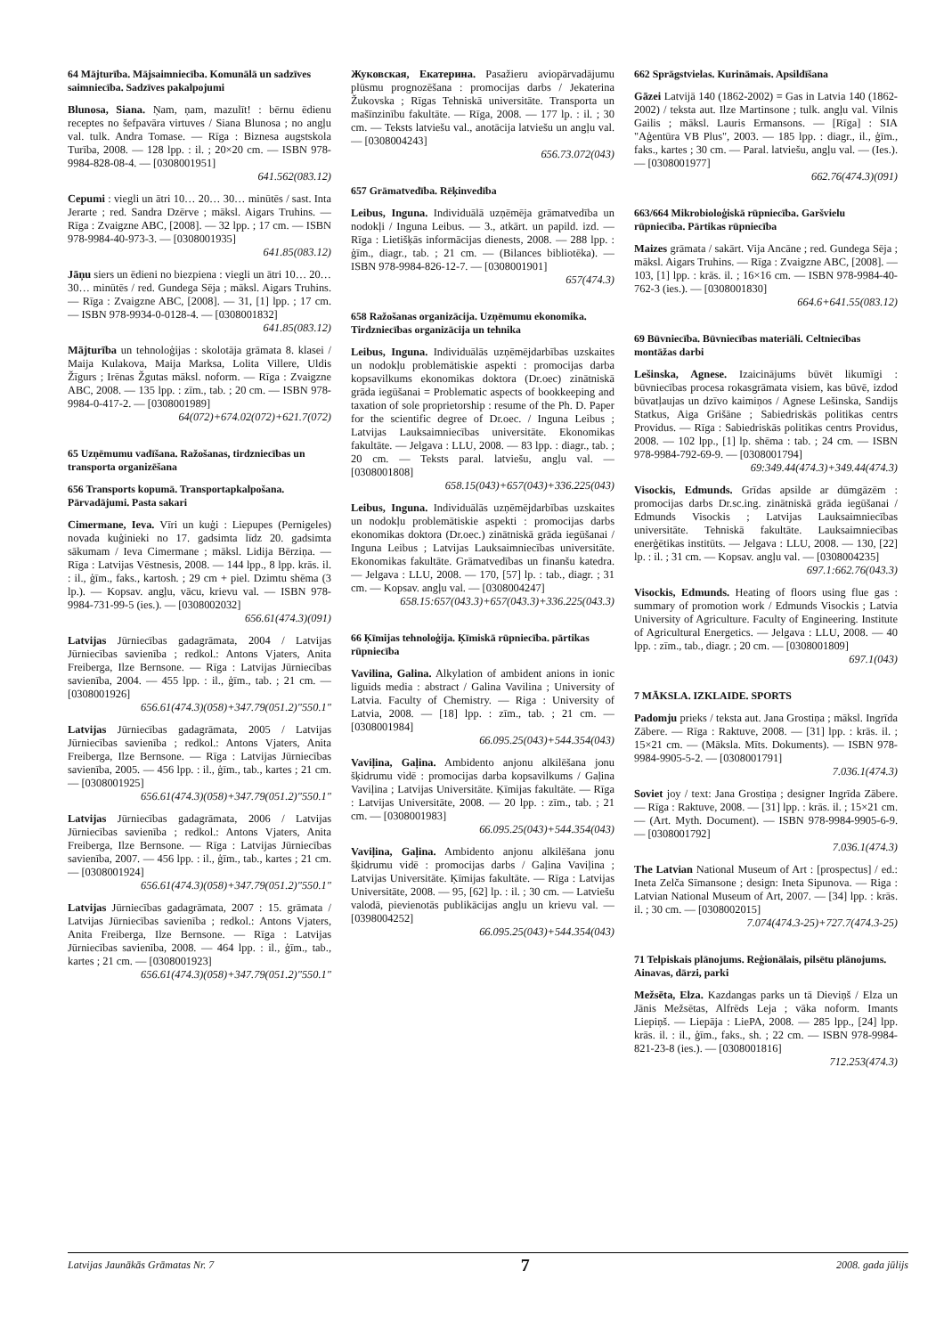64 Mājturība. Mājsaimniecība. Komunālā un sadzīves saimniecība. Sadzīves pakalpojumi
Blunosa, Siana. Ņam, ņam, mazulīt! : bērnu ēdienu receptes no šefpavāra virtuves / Siana Blunosa ; no angļu val. tulk. Andra Tomase. — Rīga : Biznesa augstskola Turība, 2008. — 128 lpp. : il. ; 20×20 cm. — ISBN 978-9984-828-08-4. — [0308001951]
641.562(083.12)
Cepumi : viegli un ātri 10… 20… 30… minūtēs / sast. Inta Jerarte ; red. Sandra Dzērve ; māksl. Aigars Truhins. — Rīga : Zvaigzne ABC, [2008]. — 32 lpp. ; 17 cm. — ISBN 978-9984-40-973-3. — [0308001935]
641.85(083.12)
Jāņu siers un ēdieni no biezpiena : viegli un ātri 10… 20… 30… minūtēs / red. Gundega Sēja ; māksl. Aigars Truhins. — Rīga : Zvaigzne ABC, [2008]. — 31, [1] lpp. ; 17 cm. — ISBN 978-9934-0-0128-4. — [0308001832]
641.85(083.12)
Mājturība un tehnoloģijas : skolotāja grāmata 8. klasei / Maija Kulakova, Maija Marksa, Lolita Villere, Uldis Žīgurs ; Irēnas Žgutas māksl. noform. — Rīga : Zvaigzne ABC, 2008. — 135 lpp. : zīm., tab. ; 20 cm. — ISBN 978-9984-0-417-2. — [0308001989]
64(072)+674.02(072)+621.7(072)
65 Uzņēmumu vadīšana. Ražošanas, tirdzniecības un transporta organizēšana
656 Transports kopumā. Transportapkalpošana. Pārvadājumi. Pasta sakari
Cimermane, Ieva. Vīri un kuģi : Liepupes (Pernigeles) novada kuģinieki no 17. gadsimta līdz 20. gadsimta sākumam / Ieva Cimermane ; māksl. Lidija Bērziņa. — Rīga : Latvijas Vēstnesis, 2008. — 144 lpp., 8 lpp. krās. il. : il., ģīm., faks., kartosh. ; 29 cm + piel. Dzimtu shēma (3 lp.). — Kopsav. angļu, vācu, krievu val. — ISBN 978-9984-731-99-5 (ies.). — [0308002032]
656.61(474.3)(091)
Latvijas Jūrniecības gadagrāmata, 2004 / Latvijas Jūrniecības savienība ; redkol.: Antons Vjaters, Anita Freiberga, Ilze Bernsone. — Rīga : Latvijas Jūrniecības savienība, 2004. — 455 lpp. : il., ģīm., tab. ; 21 cm. — [0308001926]
656.61(474.3)(058)+347.79(051.2)"550.1"
Latvijas Jūrniecības gadagrāmata, 2005 / Latvijas Jūrniecības savienība ; redkol.: Antons Vjaters, Anita Freiberga, Ilze Bernsone. — Rīga : Latvijas Jūrniecības savienība, 2005. — 456 lpp. : il., ģīm., tab., kartes ; 21 cm. — [0308001925]
656.61(474.3)(058)+347.79(051.2)"550.1"
Latvijas Jūrniecības gadagrāmata, 2006 / Latvijas Jūrniecības savienība ; redkol.: Antons Vjaters, Anita Freiberga, Ilze Bernsone. — Rīga : Latvijas Jūrniecības savienība, 2007. — 456 lpp. : il., ģīm., tab., kartes ; 21 cm. — [0308001924]
656.61(474.3)(058)+347.79(051.2)"550.1"
Latvijas Jūrniecības gadagrāmata, 2007 : 15. grāmata / Latvijas Jūrniecības savienība ; redkol.: Antons Vjaters, Anita Freiberga, Ilze Bernsone. — Rīga : Latvijas Jūrniecības savienība, 2008. — 464 lpp. : il., ģīm., tab., kartes ; 21 cm. — [0308001923]
656.61(474.3)(058)+347.79(051.2)"550.1"
Жуковская, Екатерина. Pasažieru aviopārvadājumu plūsmu prognozēšana : promocijas darbs / Jekaterina Žukovska ; Rīgas Tehniskā universitāte. Transporta un mašīnzinību fakultāte. — Rīga, 2008. — 177 lp. : il. ; 30 cm. — Teksts latviešu val., anotācija latviešu un angļu val. — [0308004243]
656.73.072(043)
657 Grāmatvedība. Rēķinvedība
Leibus, Inguna. Individuālā uzņēmēja grāmatvedība un nodokļi / Inguna Leibus. — 3., atkārt. un papild. izd. — Rīga : Lietišķās informācijas dienests, 2008. — 288 lpp. : ģīm., diagr., tab. ; 21 cm. — (Bilances bibliotēka). — ISBN 978-9984-826-12-7. — [0308001901]
657(474.3)
658 Ražošanas organizācija. Uzņēmumu ekonomika. Tirdzniecības organizācija un tehnika
Leibus, Inguna. Individuālās uzņēmējdarbības uzskaites un nodokļu problemātiskie aspekti : promocijas darba kopsavilkums ekonomikas doktora (Dr.oec) zinātniskā grāda iegūšanai = Problematic aspects of bookkeeping and taxation of sole proprietorship : resume of the Ph. D. Paper for the scientific degree of Dr.oec. / Inguna Leibus ; Latvijas Lauksaimniecības universitāte. Ekonomikas fakultāte. — Jelgava : LLU, 2008. — 83 lpp. : diagr., tab. ; 20 cm. — Teksts paral. latviešu, angļu val. — [0308001808]
658.15(043)+657(043)+336.225(043)
Leibus, Inguna. Individuālās uzņēmējdarbības uzskaites un nodokļu problemātiskie aspekti : promocijas darbs ekonomikas doktora (Dr.oec.) zinātniskā grāda iegūšanai / Inguna Leibus ; Latvijas Lauksaimniecības universitāte. Ekonomikas fakultāte. Grāmatvedības un finanšu katedra. — Jelgava : LLU, 2008. — 170, [57] lp. : tab., diagr. ; 31 cm. — Kopsav. angļu val. — [0308004247]
658.15:657(043.3)+657(043.3)+336.225(043.3)
66 Ķīmijas tehnoloģija. Ķīmiskā rūpniecība. pārtikas rūpniecība
Vavilina, Galina. Alkylation of ambident anions in ionic liguids media : abstract / Galina Vavilina ; University of Latvia. Faculty of Chemistry. — Riga : University of Latvia, 2008. — [18] lpp. : zīm., tab. ; 21 cm. — [0308001984]
66.095.25(043)+544.354(043)
Vaviļina, Gaļina. Ambidento anjonu alkilēšana jonu šķidrumu vidē : promocijas darba kopsavilkums / Gaļina Vaviļina ; Latvijas Universitāte. Ķīmijas fakultāte. — Rīga : Latvijas Universitāte, 2008. — 20 lpp. : zīm., tab. ; 21 cm. — [0308001983]
66.095.25(043)+544.354(043)
Vaviļina, Gaļina. Ambidento anjonu alkilēšana jonu šķidrumu vidē : promocijas darbs / Gaļina Vaviļina ; Latvijas Universitāte. Ķīmijas fakultāte. — Rīga : Latvijas Universitāte, 2008. — 95, [62] lp. : il. ; 30 cm. — Latviešu valodā, pievienotās publikācijas angļu un krievu val. — [0398004252]
66.095.25(043)+544.354(043)
662 Sprāgstvielas. Kurināmais. Apsildīšana
Gāzei Latvijā 140 (1862-2002) = Gas in Latvia 140 (1862-2002) / teksta aut. Ilze Martinsone ; tulk. angļu val. Vilnis Gailis ; māksl. Lauris Ermansons. — [Rīga] : SIA "Aģentūra VB Plus", 2003. — 185 lpp. : diagr., il., ģīm., faks., kartes ; 30 cm. — Paral. latviešu, angļu val. — (Ies.). — [0308001977]
662.76(474.3)(091)
663/664 Mikrobioloģiskā rūpniecība. Garšvielu rūpniecība. Pārtikas rūpniecība
Maizes grāmata / sakārt. Vija Ancāne ; red. Gundega Sēja ; māksl. Aigars Truhins. — Rīga : Zvaigzne ABC, [2008]. — 103, [1] lpp. : krās. il. ; 16×16 cm. — ISBN 978-9984-40-762-3 (ies.). — [0308001830]
664.6+641.55(083.12)
69 Būvniecība. Būvniecības materiāli. Celtniecības montāžas darbi
Lešinska, Agnese. Izaicinājums būvēt likumīgi : būvniecības procesa rokasgrāmata visiem, kas būvē, izdod būvatļaujas un dzīvo kaimiņos / Agnese Lešinska, Sandijs Statkus, Aiga Grišāne ; Sabiedriskās politikas centrs Providus. — Rīga : Sabiedriskās politikas centrs Providus, 2008. — 102 lpp., [1] lp. shēma : tab. ; 24 cm. — ISBN 978-9984-792-69-9. — [0308001794]
69:349.44(474.3)+349.44(474.3)
Visockis, Edmunds. Grīdas apsilde ar dūmgāzēm : promocijas darbs Dr.sc.ing. zinātniskā grāda iegūšanai / Edmunds Visockis ; Latvijas Lauksaimniecības universitāte. Tehniskā fakultāte. Lauksaimniecības enerģētikas institūts. — Jelgava : LLU, 2008. — 130, [22] lp. : il. ; 31 cm. — Kopsav. angļu val. — [0308004235]
697.1:662.76(043.3)
Visockis, Edmunds. Heating of floors using flue gas : summary of promotion work / Edmunds Visockis ; Latvia University of Agriculture. Faculty of Engineering. Institute of Agricultural Energetics. — Jelgava : LLU, 2008. — 40 lpp. : zīm., tab., diagr. ; 20 cm. — [0308001809]
697.1(043)
7 MĀKSLA. IZKLAIDE. SPORTS
Padomju prieks / teksta aut. Jana Grostiņa ; māksl. Ingrīda Zābere. — Rīga : Raktuve, 2008. — [31] lpp. : krās. il. ; 15×21 cm. — (Māksla. Mīts. Dokuments). — ISBN 978-9984-9905-5-2. — [0308001791]
7.036.1(474.3)
Soviet joy / text: Jana Grostiņa ; designer Ingrīda Zābere. — Rīga : Raktuve, 2008. — [31] lpp. : krās. il. ; 15×21 cm. — (Art. Myth. Document). — ISBN 978-9984-9905-6-9. — [0308001792]
7.036.1(474.3)
The Latvian National Museum of Art : [prospectus] / ed.: Ineta Zelča Sīmansone ; design: Ineta Sipunova. — Riga : Latvian National Museum of Art, 2007. — [34] lpp. : krās. il. ; 30 cm. — [0308002015]
7.074(474.3-25)+727.7(474.3-25)
71 Telpiskais plānojums. Reģionālais, pilsētu plānojums. Ainavas, dārzi, parki
Mežsēta, Elza. Kazdangas parks un tā Dieviņš / Elza un Jānis Mežsētas, Alfrēds Leja ; vāka noform. Imants Liepiņš. — Liepāja : LiePA, 2008. — 285 lpp., [24] lpp. krās. il. : il., ģīm., faks., sh. ; 22 cm. — ISBN 978-9984-821-23-8 (ies.). — [0308001816]
712.253(474.3)
Latvijas Jaunākās Grāmatas Nr. 7 7 2008. gada jūlijs